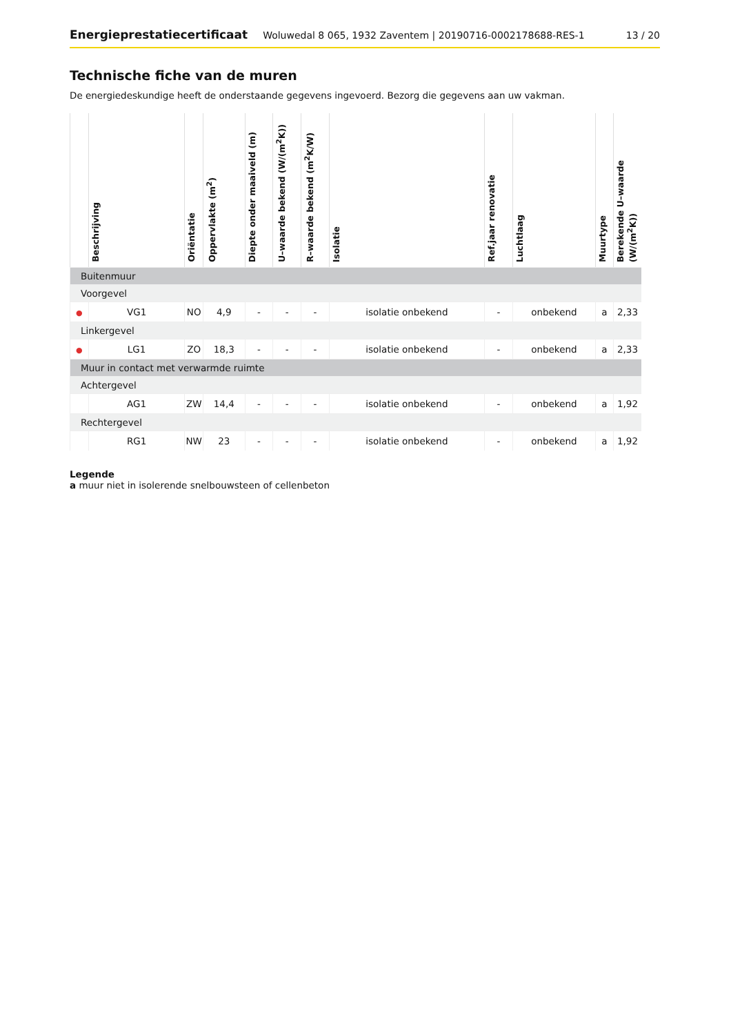Energieprestatiecertificaat Woluwedal 8 065, 1932 Zaventem | 20190716-0002178688-RES-1 13 / 20
Technische fiche van de muren
De energiedeskundige heeft de onderstaande gegevens ingevoerd. Bezorg die gegevens aan uw vakman.
| | Beschrijving | Oriëntatie | Oppervlakte (m<sup>2</sup>) | Diepte onder maaiveld (m) | U–waarde bekend (W/(m<sup>2</sup>K)) | R–waarde bekend (m<sup>2</sup>K/W) | Isolatie | Ref.jaar renovatie | Luchtlaag | Muurtype | Berekende U–waarde (W/(m<sup>2</sup>K)) |
| --- | --- | --- | --- | --- | --- | --- | --- | --- | --- | --- | --- |
| Buitenmuur | | | | | | | | | | | |
| Voorgevel | | | | | | | | | | | |
| ● | VG1 | NO | 4,9 | - | - | - | isolatie onbekend | - | onbekend | a | 2,33 |
| Linkergevel | | | | | | | | | | | |
| ● | LG1 | ZO | 18,3 | - | - | - | isolatie onbekend | - | onbekend | a | 2,33 |
| Muur in contact met verwarmde ruimte | | | | | | | | | | | |
| Achtergevel | | | | | | | | | | | |
| | AG1 | ZW | 14,4 | - | - | - | isolatie onbekend | - | onbekend | a | 1,92 |
| Rechtergevel | | | | | | | | | | | |
| | RG1 | NW | 23 | - | - | - | isolatie onbekend | - | onbekend | a | 1,92 |
Legende
a muur niet in isolerende snelbouwsteen of cellenbeton